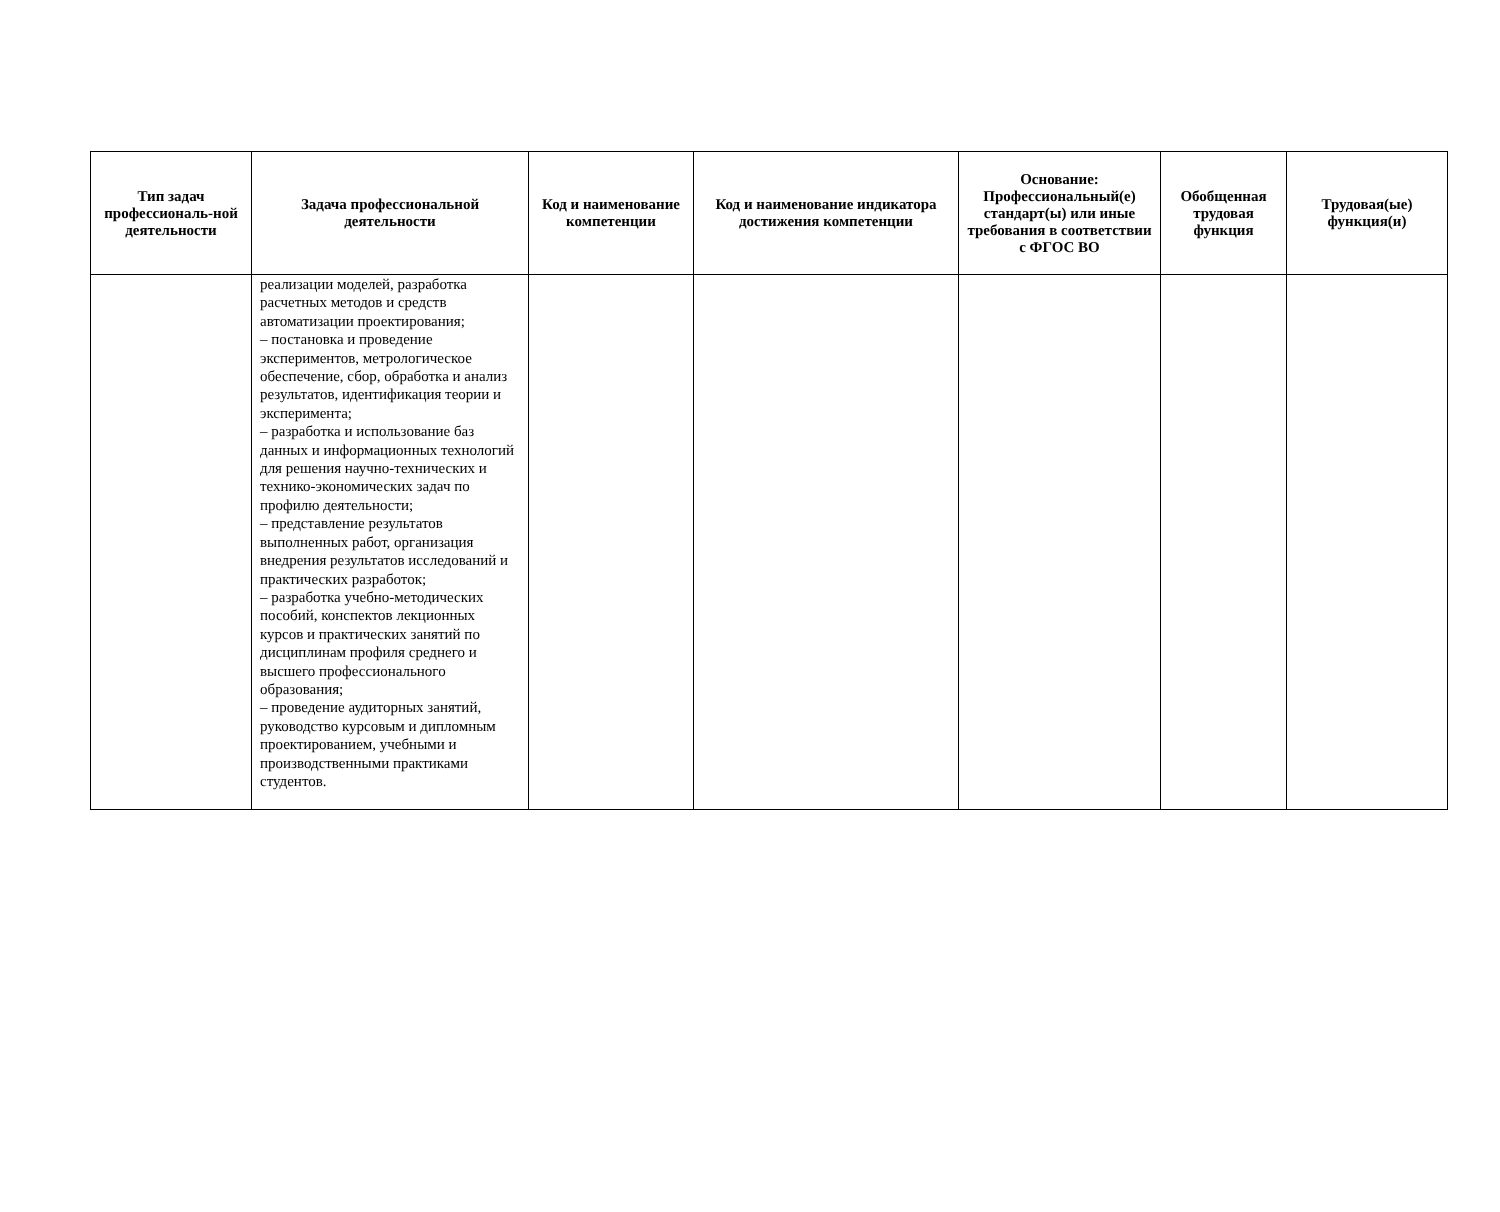| Тип задач профессиональ-ной деятельности | Задача профессиональной деятельности | Код и наименование компетенции | Код и наименование индикатора достижения компетенции | Основание: Профессиональный(е) стандарт(ы) или иные требования в соответствии с ФГОС ВО | Обобщенная трудовая функция | Трудовая(ые) функция(и) |
| --- | --- | --- | --- | --- | --- | --- |
| | реализации моделей, разработка расчетных методов и средств автоматизации проектирования; – постановка и проведение экспериментов, метрологическое обеспечение, сбор, обработка и анализ результатов, идентификация теории и эксперимента; – разработка и использование баз данных и информационных технологий для решения научно-технических и технико-экономических задач по профилю деятельности; – представление результатов выполненных работ, организация внедрения результатов исследований и практических разработок; – разработка учебно-методических пособий, конспектов лекционных курсов и практических занятий по дисциплинам профиля среднего и высшего профессионального образования; – проведение аудиторных занятий, руководство курсовым и дипломным проектированием, учебными и производственными практиками студентов. | | | | | |